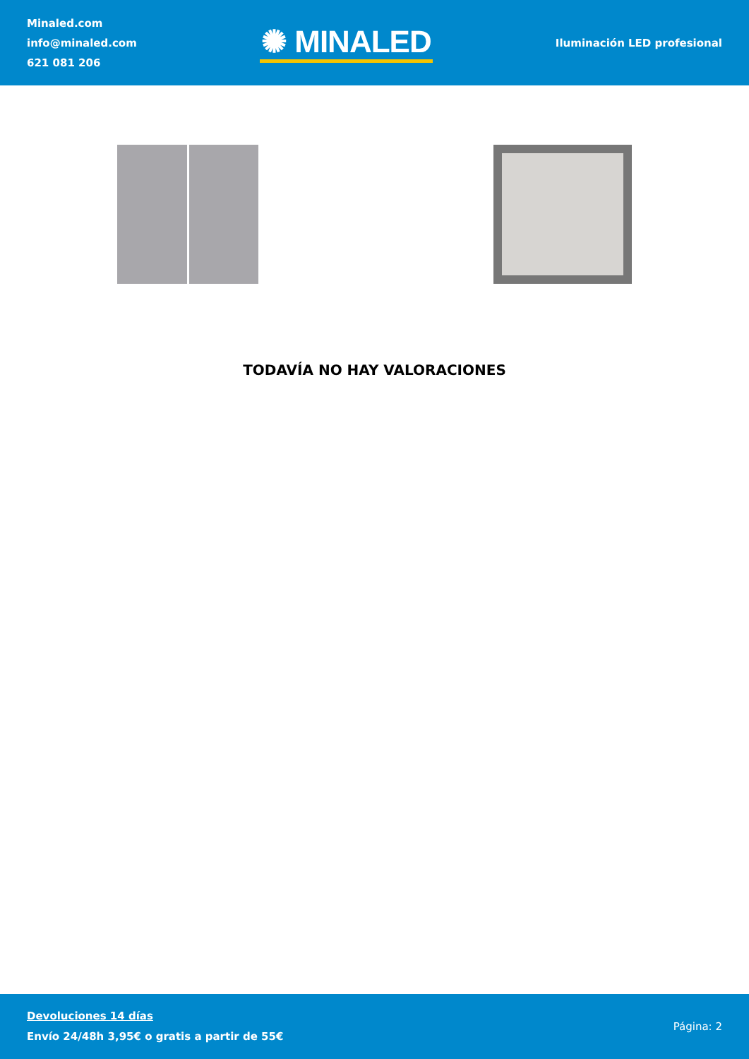Minaled.com
info@minaled.com
621 081 206
✺ MINALED
Iluminación LED profesional
TODAVÍA NO HAY VALORACIONES
Devoluciones 14 días
Envío 24/48h 3,95€ o gratis a partir de 55€
Página: 2